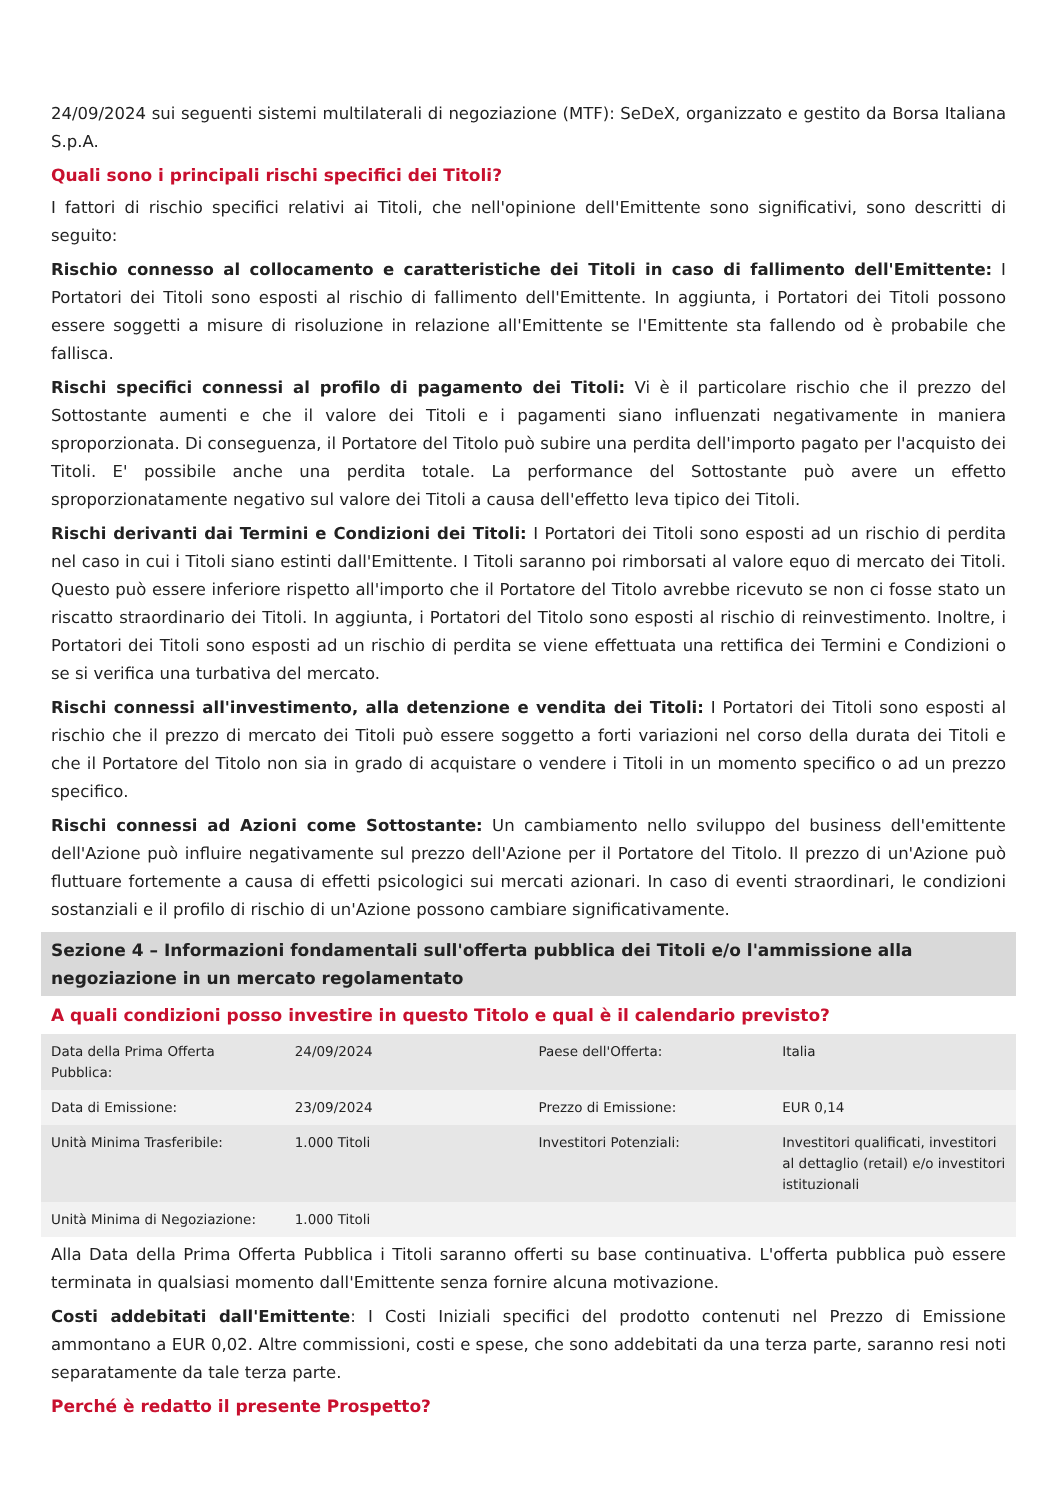24/09/2024 sui seguenti sistemi multilaterali di negoziazione (MTF): SeDeX, organizzato e gestito da Borsa Italiana S.p.A.
Quali sono i principali rischi specifici dei Titoli?
I fattori di rischio specifici relativi ai Titoli, che nell'opinione dell'Emittente sono significativi, sono descritti di seguito:
Rischio connesso al collocamento e caratteristiche dei Titoli in caso di fallimento dell'Emittente: I Portatori dei Titoli sono esposti al rischio di fallimento dell'Emittente. In aggiunta, i Portatori dei Titoli possono essere soggetti a misure di risoluzione in relazione all'Emittente se l'Emittente sta fallendo od è probabile che fallisca.
Rischi specifici connessi al profilo di pagamento dei Titoli: Vi è il particolare rischio che il prezzo del Sottostante aumenti e che il valore dei Titoli e i pagamenti siano influenzati negativamente in maniera sproporzionata. Di conseguenza, il Portatore del Titolo può subire una perdita dell'importo pagato per l'acquisto dei Titoli. E' possibile anche una perdita totale. La performance del Sottostante può avere un effetto sproporzionatamente negativo sul valore dei Titoli a causa dell'effetto leva tipico dei Titoli.
Rischi derivanti dai Termini e Condizioni dei Titoli: I Portatori dei Titoli sono esposti ad un rischio di perdita nel caso in cui i Titoli siano estinti dall'Emittente. I Titoli saranno poi rimborsati al valore equo di mercato dei Titoli. Questo può essere inferiore rispetto all'importo che il Portatore del Titolo avrebbe ricevuto se non ci fosse stato un riscatto straordinario dei Titoli. In aggiunta, i Portatori del Titolo sono esposti al rischio di reinvestimento. Inoltre, i Portatori dei Titoli sono esposti ad un rischio di perdita se viene effettuata una rettifica dei Termini e Condizioni o se si verifica una turbativa del mercato.
Rischi connessi all'investimento, alla detenzione e vendita dei Titoli: I Portatori dei Titoli sono esposti al rischio che il prezzo di mercato dei Titoli può essere soggetto a forti variazioni nel corso della durata dei Titoli e che il Portatore del Titolo non sia in grado di acquistare o vendere i Titoli in un momento specifico o ad un prezzo specifico.
Rischi connessi ad Azioni come Sottostante: Un cambiamento nello sviluppo del business dell'emittente dell'Azione può influire negativamente sul prezzo dell'Azione per il Portatore del Titolo. Il prezzo di un'Azione può fluttuare fortemente a causa di effetti psicologici sui mercati azionari. In caso di eventi straordinari, le condizioni sostanziali e il profilo di rischio di un'Azione possono cambiare significativamente.
Sezione 4 – Informazioni fondamentali sull'offerta pubblica dei Titoli e/o l'ammissione alla negoziazione in un mercato regolamentato
A quali condizioni posso investire in questo Titolo e qual è il calendario previsto?
| Data della Prima Offerta Pubblica: | 24/09/2024 | Paese dell'Offerta: | Italia |
| Data di Emissione: | 23/09/2024 | Prezzo di Emissione: | EUR 0,14 |
| Unità Minima Trasferibile: | 1.000 Titoli | Investitori Potenziali: | Investitori qualificati, investitori al dettaglio (retail) e/o investitori istituzionali |
| Unità Minima di Negoziazione: | 1.000 Titoli | | |
Alla Data della Prima Offerta Pubblica i Titoli saranno offerti su base continuativa. L'offerta pubblica può essere terminata in qualsiasi momento dall'Emittente senza fornire alcuna motivazione.
Costi addebitati dall'Emittente: I Costi Iniziali specifici del prodotto contenuti nel Prezzo di Emissione ammontano a EUR 0,02. Altre commissioni, costi e spese, che sono addebitati da una terza parte, saranno resi noti separatamente da tale terza parte.
Perché è redatto il presente Prospetto?